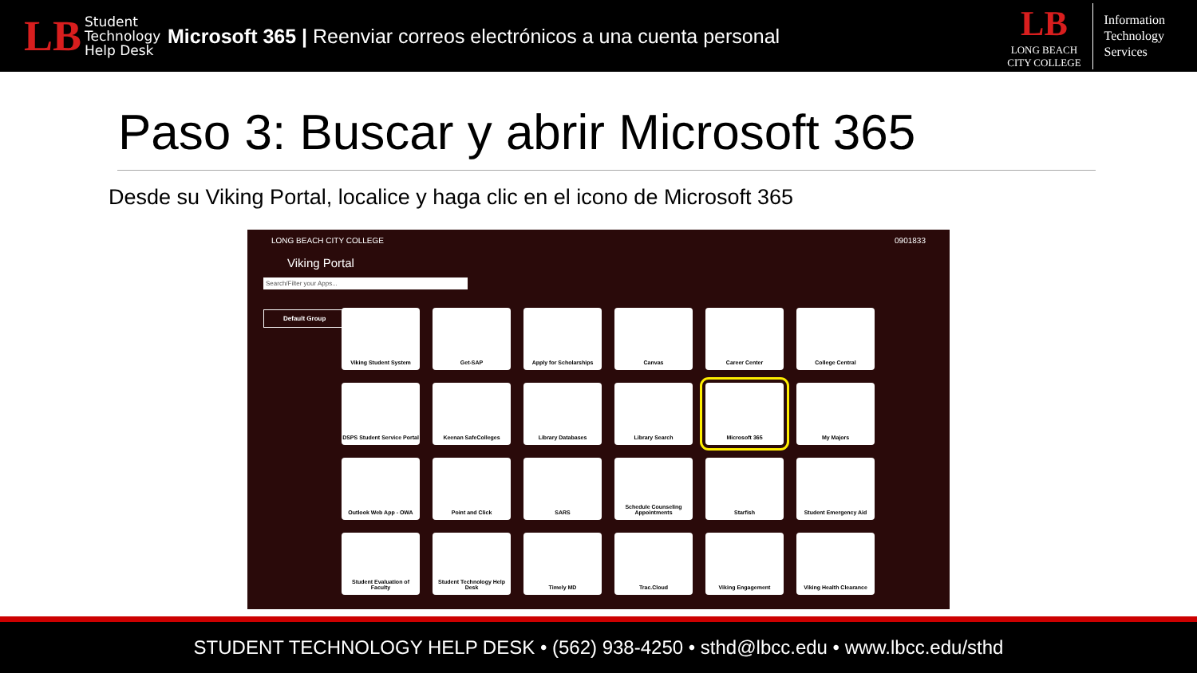LB Student
Technology
Help Desk
Microsoft 365 | Reenviar correos electrónicos a una cuenta personal
LB
LONG BEACH
CITY COLLEGE
Information
Technology
Services
Paso 3: Buscar y abrir Microsoft 365
Desde su Viking Portal, localice y haga clic en el icono de Microsoft 365
LONG BEACH CITY COLLEGE 0901833
Viking Portal
Search/Filter your Apps...
Default Group
Viking Student System
Get-SAP
Apply for Scholarships
Canvas
Career Center
College Central
DSPS Student Service Portal
Keenan SafeColleges
Library Databases
Library Search
Microsoft 365
My Majors
Outlook Web App - OWA
Point and Click
SARS
Schedule Counseling Appointments
Starfish
Student Emergency Aid
Student Evaluation of Faculty
Student Technology Help Desk
Timely MD
Trac.Cloud
Viking Engagement
Viking Health Clearance
STUDENT TECHNOLOGY HELP DESK • (562) 938-4250 • sthd@lbcc.edu • www.lbcc.edu/sthd